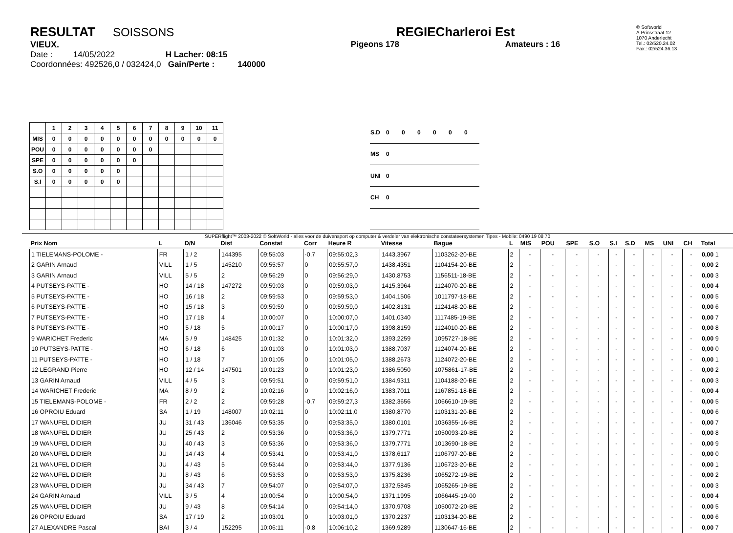RESULTAT SOISSONS
VIEUX.
Date : 14/05/2022 H Lacher: 08:15
Coordonnées: 492526,0 / 032424,0 Gain/Perte : 140000
REGIECharleroi Est
Pigeons 178 Amateurs : 16
© Softworld
A.Prinsstraat 12
1070 Anderlecht
Tel.: 02/520.24.02
Fax.: 02/524.36.13
| | 1 | 2 | 3 | 4 | 5 | 6 | 7 | 8 | 9 | 10 | 11 |
| --- | --- | --- | --- | --- | --- | --- | --- | --- | --- | --- | --- |
| MIS | 0 | 0 | 0 | 0 | 0 | 0 | 0 | 0 | 0 | 0 | 0 |
| POU | 0 | 0 | 0 | 0 | 0 | 0 | 0 | | | | |
| SPE | 0 | 0 | 0 | 0 | 0 | 0 | | | | | |
| S.O | 0 | 0 | 0 | 0 | 0 | | | | | | |
| S.I | 0 | 0 | 0 | 0 | 0 | | | | | | |
| S.D | 0 | 0 | 0 | 0 | 0 | 0 |
| MS | 0 | | | | | |
| UNI | 0 | | | | | |
| CH | 0 | | | | | |
SUPERflight™ 2003-2022 © SoftWorld - alles voor de duivensport op computer & verdeler van elektronische constateersystemen Tipes - Mobile: 0490 19 08 70
| Prix Nom | L | D/N | Dist | Constat | Corr | Heure R | Vitesse | Bague | L | MIS | POU | SPE | S.O | S.I | S.D | MS | UNI | CH | Total |
| --- | --- | --- | --- | --- | --- | --- | --- | --- | --- | --- | --- | --- | --- | --- | --- | --- | --- | --- | --- |
| 1 TIELEMANS-POLOME - | FR | 1 / 2 | 144395 | 09:55:03 | -0,7 | 09:55:02,3 | 1443,3967 | 1103262-20-BE | 2 | - | - | - | - | - | - | - | - | - | 0,00 1 |
| 2 GARIN Arnaud | VILL | 1 / 5 | 145210 | 09:55:57 | 0 | 09:55:57,0 | 1438,4351 | 1104154-20-BE | 2 | - | - | - | - | - | - | - | - | - | 0,00 2 |
| 3 GARIN Arnaud | VILL | 5 / 5 | 2 | 09:56:29 | 0 | 09:56:29,0 | 1430,8753 | 1156511-18-BE | 2 | - | - | - | - | - | - | - | - | - | 0,00 3 |
| 4 PUTSEYS-PATTE - | HO | 14 / 18 | 147272 | 09:59:03 | 0 | 09:59:03,0 | 1415,3964 | 1124070-20-BE | 2 | - | - | - | - | - | - | - | - | - | 0,00 4 |
| 5 PUTSEYS-PATTE - | HO | 16 / 18 | 2 | 09:59:53 | 0 | 09:59:53,0 | 1404,1506 | 1011797-18-BE | 2 | - | - | - | - | - | - | - | - | - | 0,00 5 |
| 6 PUTSEYS-PATTE - | HO | 15 / 18 | 3 | 09:59:59 | 0 | 09:59:59,0 | 1402,8131 | 1124148-20-BE | 2 | - | - | - | - | - | - | - | - | - | 0,00 6 |
| 7 PUTSEYS-PATTE - | HO | 17 / 18 | 4 | 10:00:07 | 0 | 10:00:07,0 | 1401,0340 | 1117485-19-BE | 2 | - | - | - | - | - | - | - | - | - | 0,00 7 |
| 8 PUTSEYS-PATTE - | HO | 5 / 18 | 5 | 10:00:17 | 0 | 10:00:17,0 | 1398,8159 | 1124010-20-BE | 2 | - | - | - | - | - | - | - | - | - | 0,00 8 |
| 9 WARICHET Frederic | MA | 5 / 9 | 148425 | 10:01:32 | 0 | 10:01:32,0 | 1393,2259 | 1095727-18-BE | 2 | - | - | - | - | - | - | - | - | - | 0,00 9 |
| 10 PUTSEYS-PATTE - | HO | 6 / 18 | 6 | 10:01:03 | 0 | 10:01:03,0 | 1388,7037 | 1124074-20-BE | 2 | - | - | - | - | - | - | - | - | - | 0,00 0 |
| 11 PUTSEYS-PATTE - | HO | 1 / 18 | 7 | 10:01:05 | 0 | 10:01:05,0 | 1388,2673 | 1124072-20-BE | 2 | - | - | - | - | - | - | - | - | - | 0,00 1 |
| 12 LEGRAND Pierre | HO | 12 / 14 | 147501 | 10:01:23 | 0 | 10:01:23,0 | 1386,5050 | 1075861-17-BE | 2 | - | - | - | - | - | - | - | - | - | 0,00 2 |
| 13 GARIN Arnaud | VILL | 4 / 5 | 3 | 09:59:51 | 0 | 09:59:51,0 | 1384,9311 | 1104188-20-BE | 2 | - | - | - | - | - | - | - | - | - | 0,00 3 |
| 14 WARICHET Frederic | MA | 8 / 9 | 2 | 10:02:16 | 0 | 10:02:16,0 | 1383,7011 | 1167851-18-BE | 2 | - | - | - | - | - | - | - | - | - | 0,00 4 |
| 15 TIELEMANS-POLOME - | FR | 2 / 2 | 2 | 09:59:28 | -0,7 | 09:59:27,3 | 1382,3656 | 1066610-19-BE | 2 | - | - | - | - | - | - | - | - | - | 0,00 5 |
| 16 OPROIU Eduard | SA | 1 / 19 | 148007 | 10:02:11 | 0 | 10:02:11,0 | 1380,8770 | 1103131-20-BE | 2 | - | - | - | - | - | - | - | - | - | 0,00 6 |
| 17 WANUFEL DIDIER | JU | 31 / 43 | 136046 | 09:53:35 | 0 | 09:53:35,0 | 1380,0101 | 1036355-16-BE | 2 | - | - | - | - | - | - | - | - | - | 0,00 7 |
| 18 WANUFEL DIDIER | JU | 25 / 43 | 2 | 09:53:36 | 0 | 09:53:36,0 | 1379,7771 | 1050093-20-BE | 2 | - | - | - | - | - | - | - | - | - | 0,00 8 |
| 19 WANUFEL DIDIER | JU | 40 / 43 | 3 | 09:53:36 | 0 | 09:53:36,0 | 1379,7771 | 1013690-18-BE | 2 | - | - | - | - | - | - | - | - | - | 0,00 9 |
| 20 WANUFEL DIDIER | JU | 14 / 43 | 4 | 09:53:41 | 0 | 09:53:41,0 | 1378,6117 | 1106797-20-BE | 2 | - | - | - | - | - | - | - | - | - | 0,00 0 |
| 21 WANUFEL DIDIER | JU | 4 / 43 | 5 | 09:53:44 | 0 | 09:53:44,0 | 1377,9136 | 1106723-20-BE | 2 | - | - | - | - | - | - | - | - | - | 0,00 1 |
| 22 WANUFEL DIDIER | JU | 8 / 43 | 6 | 09:53:53 | 0 | 09:53:53,0 | 1375,8236 | 1065272-19-BE | 2 | - | - | - | - | - | - | - | - | - | 0,00 2 |
| 23 WANUFEL DIDIER | JU | 34 / 43 | 7 | 09:54:07 | 0 | 09:54:07,0 | 1372,5845 | 1065265-19-BE | 2 | - | - | - | - | - | - | - | - | - | 0,00 3 |
| 24 GARIN Arnaud | VILL | 3 / 5 | 4 | 10:00:54 | 0 | 10:00:54,0 | 1371,1995 | 1066445-19-00 | 2 | - | - | - | - | - | - | - | - | - | 0,00 4 |
| 25 WANUFEL DIDIER | JU | 9 / 43 | 8 | 09:54:14 | 0 | 09:54:14,0 | 1370,9708 | 1050072-20-BE | 2 | - | - | - | - | - | - | - | - | - | 0,00 5 |
| 26 OPROIU Eduard | SA | 17 / 19 | 2 | 10:03:01 | 0 | 10:03:01,0 | 1370,2237 | 1103134-20-BE | 2 | - | - | - | - | - | - | - | - | - | 0,00 6 |
| 27 ALEXANDRE Pascal | BAI | 3 / 4 | 152295 | 10:06:11 | -0,8 | 10:06:10,2 | 1369,9289 | 1130647-16-BE | 2 | - | - | - | - | - | - | - | - | - | 0,00 7 |